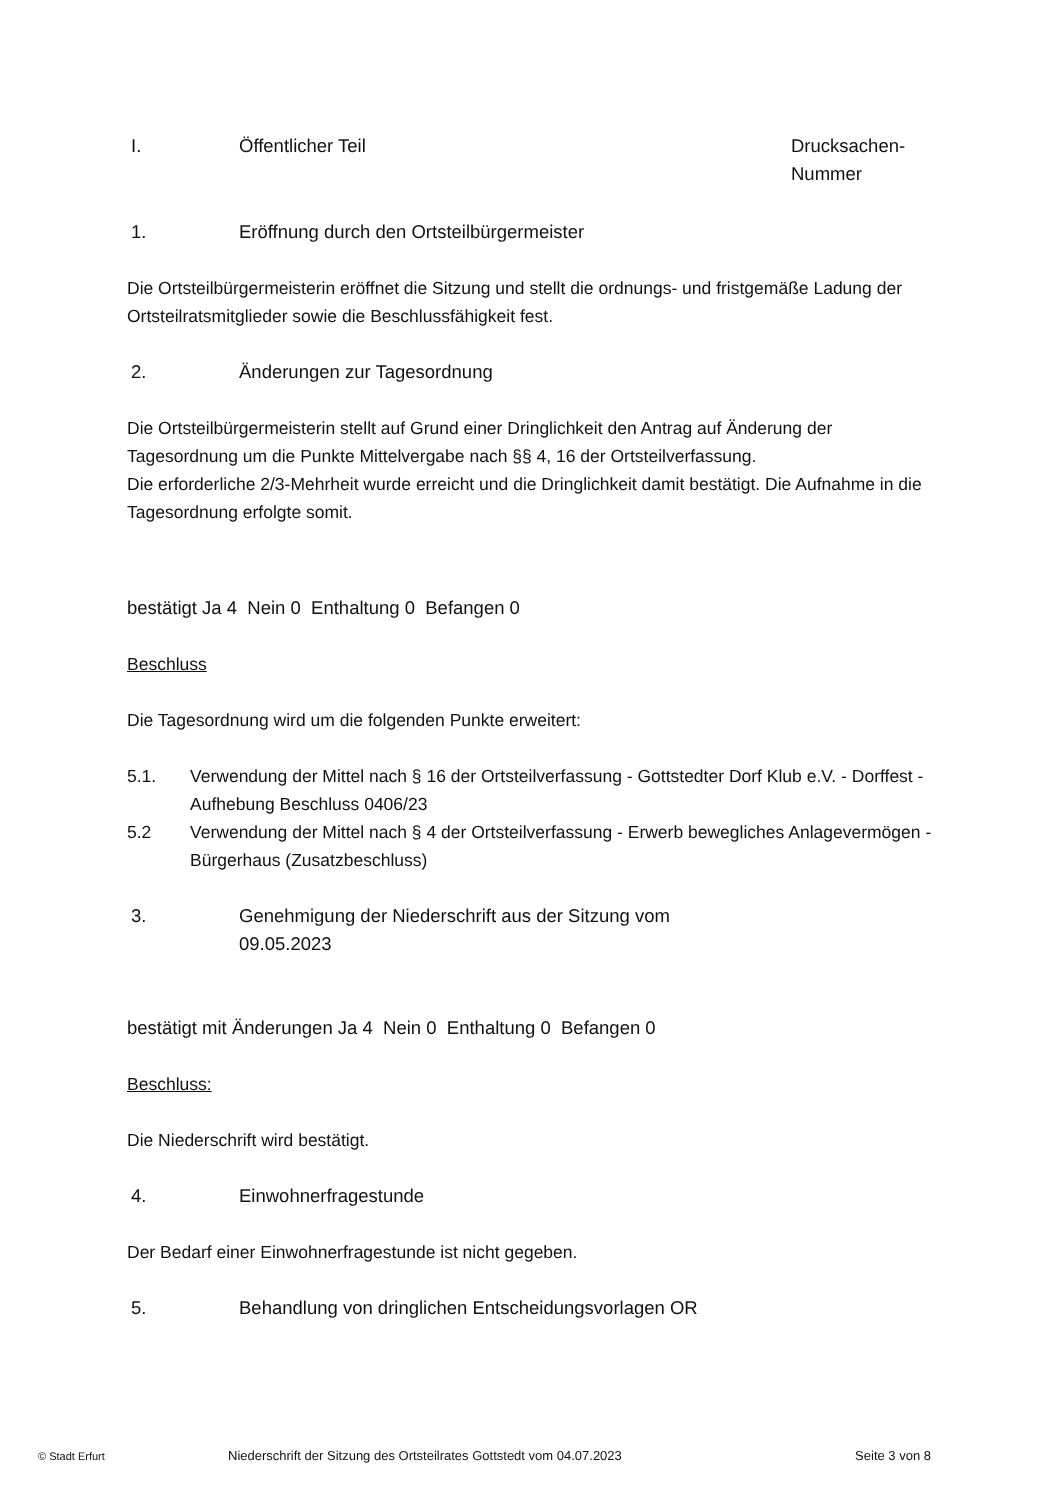I. Öffentlicher Teil Drucksachen-
Nummer
1. Eröffnung durch den Ortsteilbürgermeister
Die Ortsteilbürgermeisterin eröffnet die Sitzung und stellt die ordnungs- und fristgemäße Ladung der Ortsteilratsmitglieder sowie die Beschlussfähigkeit fest.
2. Änderungen zur Tagesordnung
Die Ortsteilbürgermeisterin stellt auf Grund einer Dringlichkeit den Antrag auf Änderung der Tagesordnung um die Punkte Mittelvergabe nach §§ 4, 16 der Ortsteilverfassung.
Die erforderliche 2/3-Mehrheit wurde erreicht und die Dringlichkeit damit bestätigt. Die Aufnahme in die Tagesordnung erfolgte somit.
bestätigt Ja 4 Nein 0 Enthaltung 0 Befangen 0
Beschluss
Die Tagesordnung wird um die folgenden Punkte erweitert:
5.1. Verwendung der Mittel nach § 16 der Ortsteilverfassung - Gottstedter Dorf Klub e.V. - Dorffest - Aufhebung Beschluss 0406/23
5.2 Verwendung der Mittel nach § 4 der Ortsteilverfassung - Erwerb bewegliches Anlagevermögen - Bürgerhaus (Zusatzbeschluss)
3. Genehmigung der Niederschrift aus der Sitzung vom
09.05.2023
bestätigt mit Änderungen Ja 4 Nein 0 Enthaltung 0 Befangen 0
Beschluss:
Die Niederschrift wird bestätigt.
4. Einwohnerfragestunde
Der Bedarf einer Einwohnerfragestunde ist nicht gegeben.
5. Behandlung von dringlichen Entscheidungsvorlagen OR
© Stadt Erfurt Niederschrift der Sitzung des Ortsteilrates Gottstedt vom 04.07.2023 Seite 3 von 8